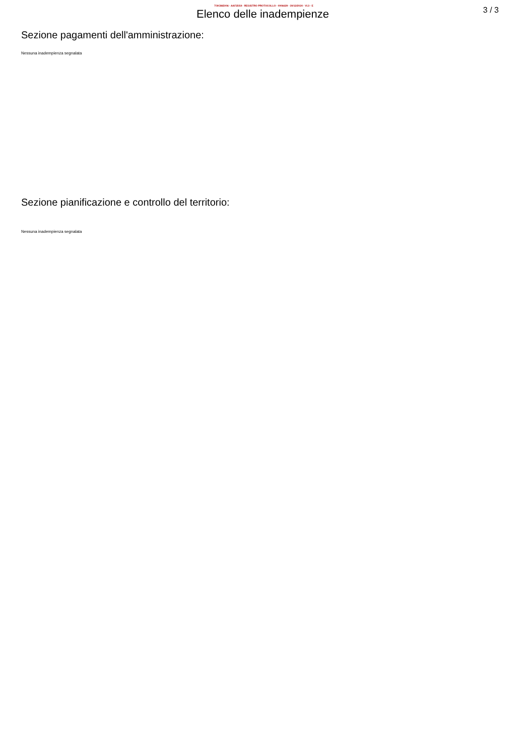TOIC865006 - AAF2D54 - REGISTRO PROTOCOLLO - 0006639 - 30/12/2024 - VI.3 - E
Elenco delle inadempienze
3 / 3
Sezione pagamenti dell'amministrazione:
Nessuna inadempienza segnalata
Sezione pianificazione e controllo del territorio:
Nessuna inadempienza segnalata